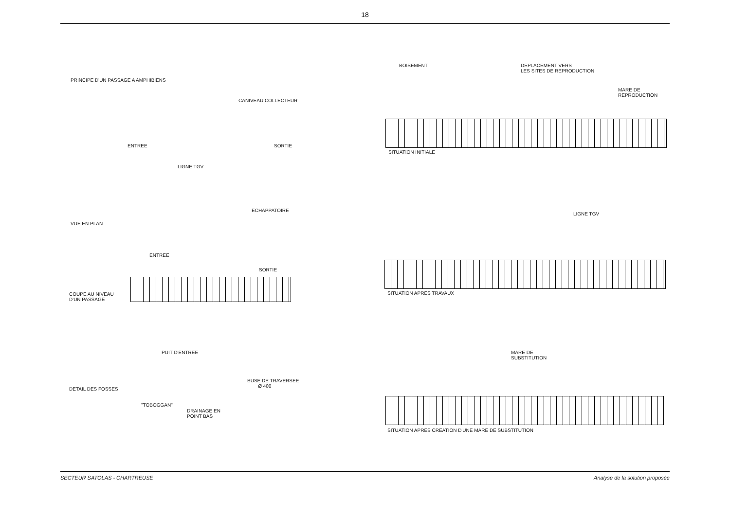18
PRINCIPE D'UN PASSAGE A AMPHIBIENS
CANIVEAU COLLECTEUR
ENTREE SORTIE
LIGNE TGV
ECHAPPATOIRE
VUE EN PLAN
ENTREE
SORTIE
COUPE AU NIVEAU
D'UN PASSAGE
PUIT D'ENTREE
BUSE DE TRAVERSEE
Ø 400
DETAIL DES FOSSES
"TOBOGGAN"
DRAINAGE EN
POINT BAS
BOISEMENT
DEPLACEMENT VERS
LES SITES DE REPRODUCTION
MARE DE
REPRODUCTION
SITUATION INITIALE
LIGNE TGV
SITUATION APRES TRAVAUX
MARE DE
SUBSTITUTION
SITUATION APRES CREATION D'UNE MARE DE SUBSTITUTION
SECTEUR SATOLAS - CHARTREUSE Analyse de la solution proposée